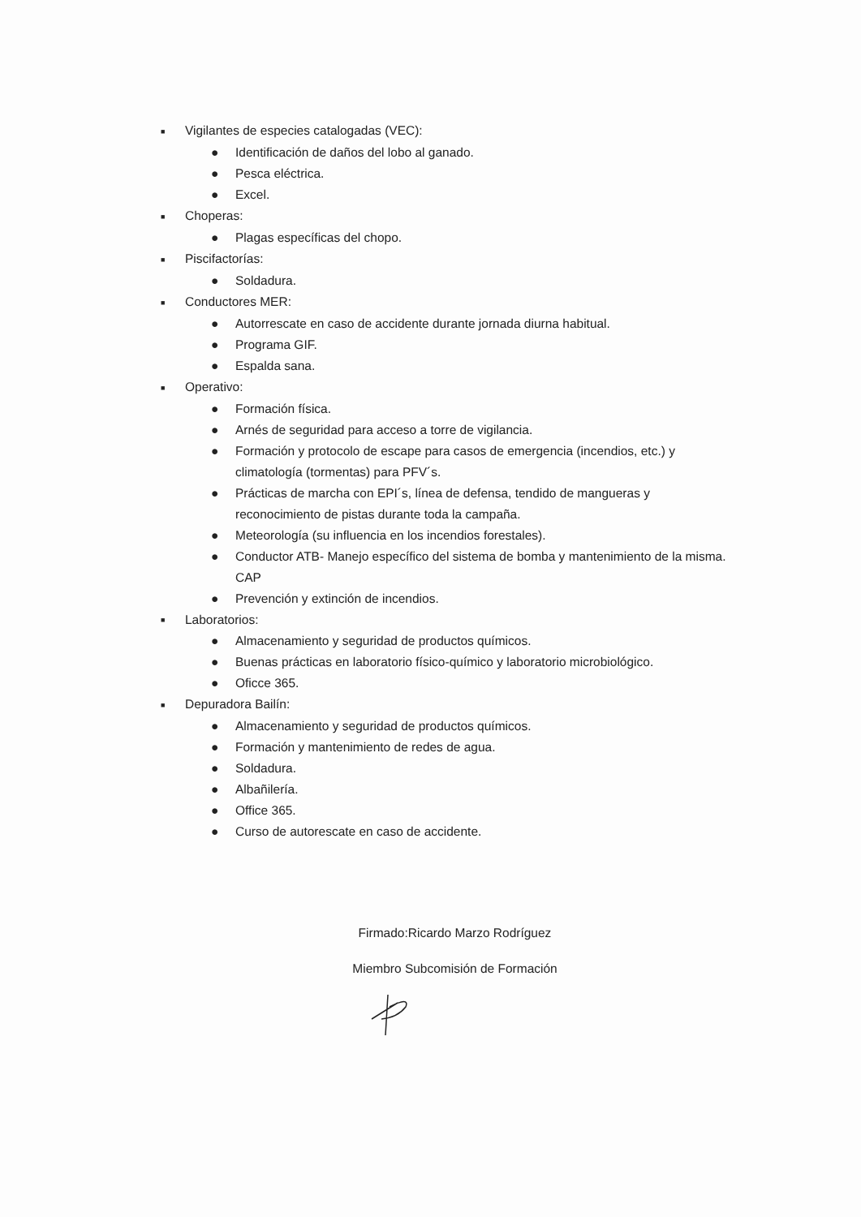■ Vigilantes de especies catalogadas (VEC):
● Identificación de daños del lobo al ganado.
● Pesca eléctrica.
● Excel.
■ Choperas:
● Plagas específicas del chopo.
■ Piscifactorías:
● Soldadura.
■ Conductores MER:
● Autorrescate en caso de accidente durante jornada diurna habitual.
● Programa GIF.
● Espalda sana.
■ Operativo:
● Formación física.
● Arnés de seguridad para acceso a torre de vigilancia.
● Formación y protocolo de escape para casos de emergencia (incendios, etc.) y climatología (tormentas) para PFV´s.
● Prácticas de marcha con EPI´s, línea de defensa, tendido de mangueras y reconocimiento de pistas durante toda la campaña.
● Meteorología (su influencia en los incendios forestales).
● Conductor ATB- Manejo específico del sistema de bomba y mantenimiento de la misma. CAP
● Prevención y extinción de incendios.
■ Laboratorios:
● Almacenamiento y seguridad de productos químicos.
● Buenas prácticas en laboratorio físico-químico y laboratorio microbiológico.
● Oficce 365.
■ Depuradora Bailín:
● Almacenamiento y seguridad de productos químicos.
● Formación y mantenimiento de redes de agua.
● Soldadura.
● Albañilería.
● Office 365.
● Curso de autorescate en caso de accidente.
Firmado:Ricardo Marzo Rodríguez
Miembro Subcomisión de Formación